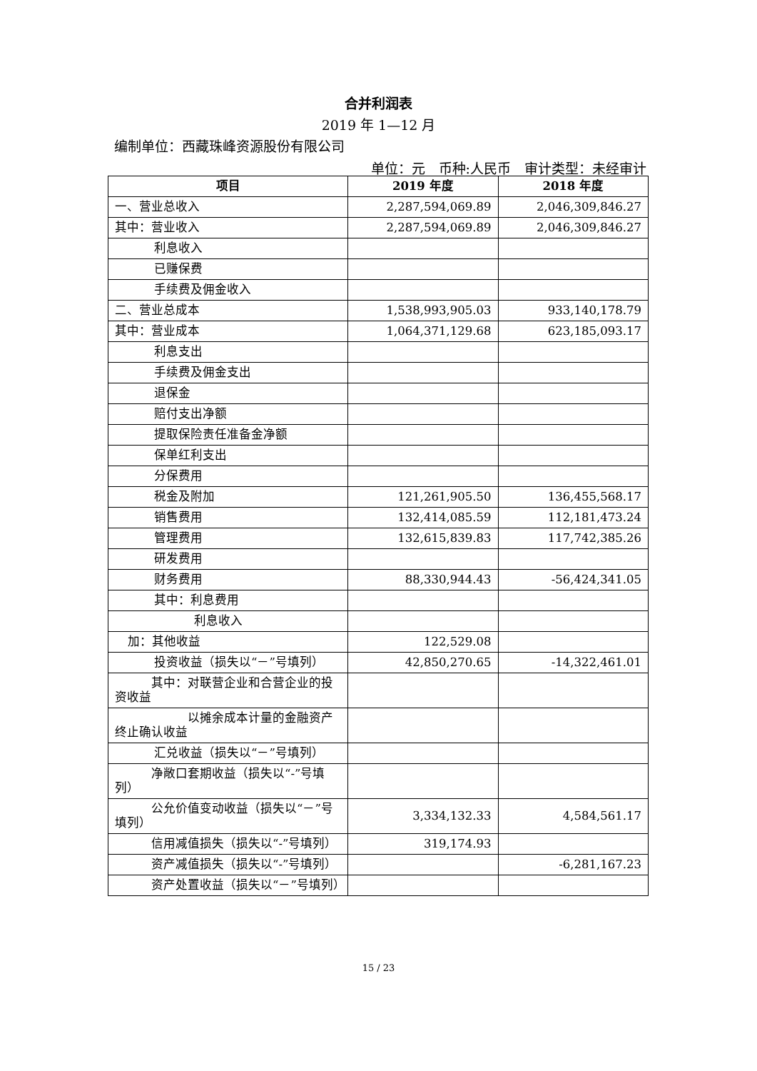合并利润表
2019 年 1—12 月
编制单位：西藏珠峰资源股份有限公司
单位：元　币种:人民币　审计类型：未经审计
| 项目 | 2019 年度 | 2018 年度 |
| --- | --- | --- |
| 一、营业总收入 | 2,287,594,069.89 | 2,046,309,846.27 |
| 其中：营业收入 | 2,287,594,069.89 | 2,046,309,846.27 |
| 利息收入 | | |
| 已赚保费 | | |
| 手续费及佣金收入 | | |
| 二、营业总成本 | 1,538,993,905.03 | 933,140,178.79 |
| 其中：营业成本 | 1,064,371,129.68 | 623,185,093.17 |
| 利息支出 | | |
| 手续费及佣金支出 | | |
| 退保金 | | |
| 赔付支出净额 | | |
| 提取保险责任准备金净额 | | |
| 保单红利支出 | | |
| 分保费用 | | |
| 税金及附加 | 121,261,905.50 | 136,455,568.17 |
| 销售费用 | 132,414,085.59 | 112,181,473.24 |
| 管理费用 | 132,615,839.83 | 117,742,385.26 |
| 研发费用 | | |
| 财务费用 | 88,330,944.43 | -56,424,341.05 |
| 其中：利息费用 | | |
| 利息收入 | | |
| 加：其他收益 | 122,529.08 | |
| 投资收益（损失以“－”号填列） | 42,850,270.65 | -14,322,461.01 |
| 其中：对联营企业和合营企业的投资收益 | | |
| 以摊余成本计量的金融资产终止确认收益 | | |
| 汇兑收益（损失以“－”号填列） | | |
| 净敞口套期收益（损失以“-”号填列） | | |
| 公允价值变动收益（损失以“－”号填列） | 3,334,132.33 | 4,584,561.17 |
| 信用减值损失（损失以“-”号填列） | 319,174.93 | |
| 资产减值损失（损失以“-”号填列） | | -6,281,167.23 |
| 资产处置收益（损失以“－”号填列） | | |
15 / 23